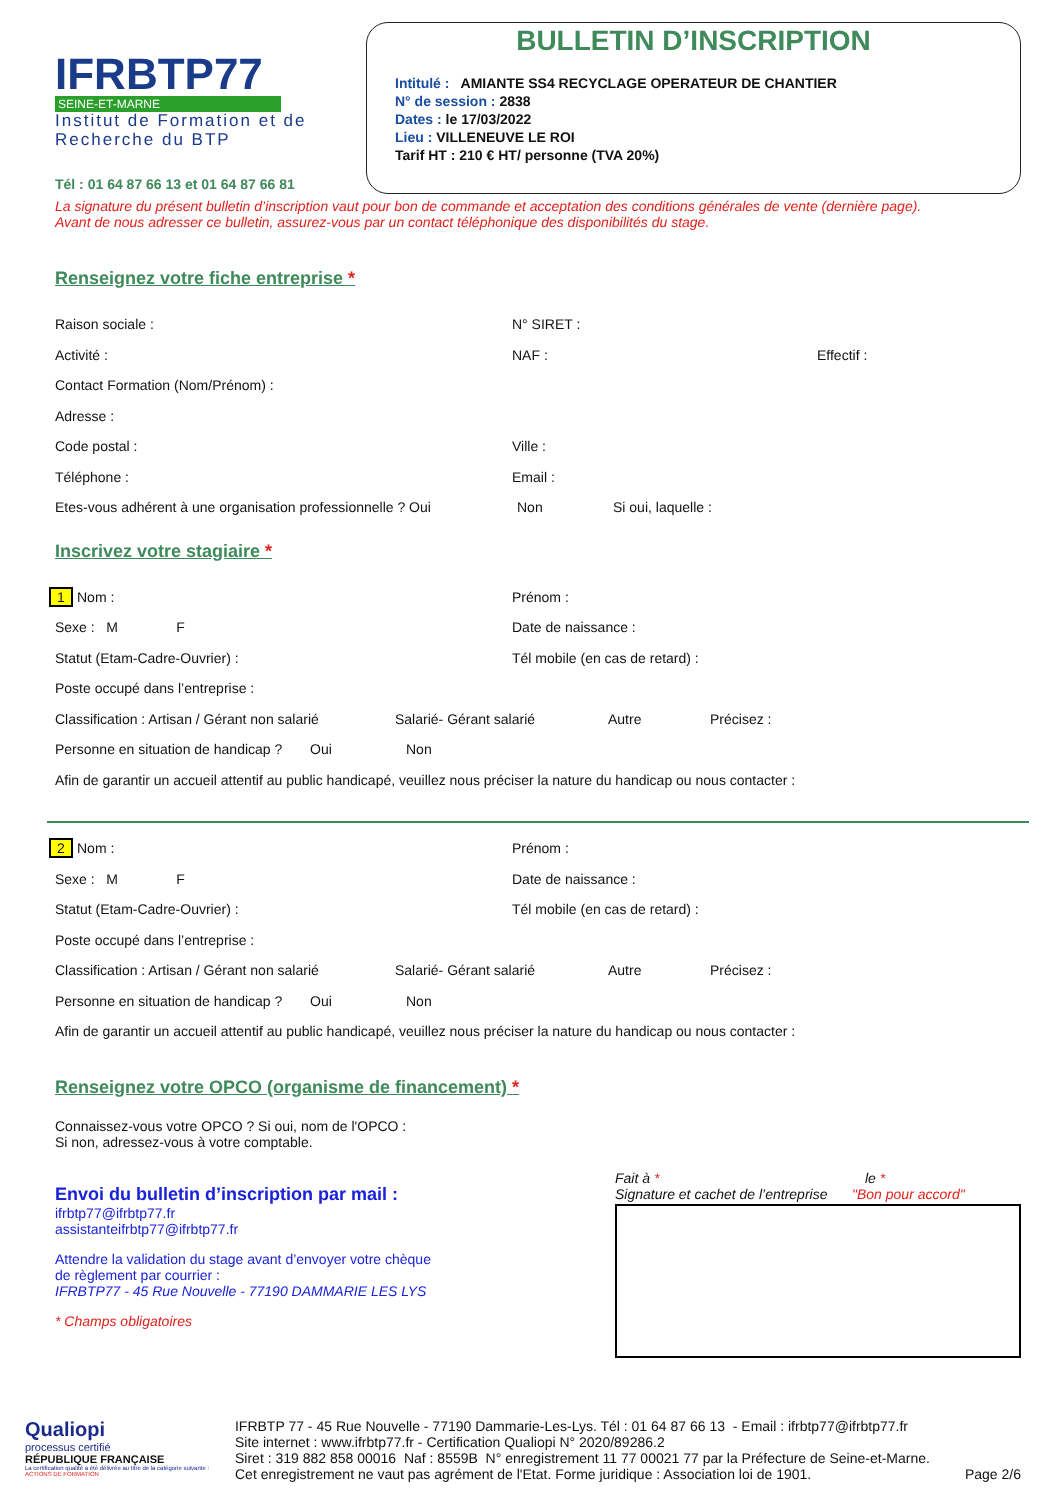IFRBTP77
SEINE-ET-MARNE
Institut de Formation et de Recherche du BTP
BULLETIN D’INSCRIPTION
Intitulé : AMIANTE SS4 RECYCLAGE OPERATEUR DE CHANTIER
N° de session : 2838
Dates : le 17/03/2022
Lieu : VILLENEUVE LE ROI
Tarif HT : 210 € HT/ personne (TVA 20%)
Tél : 01 64 87 66 13 et 01 64 87 66 81
La signature du présent bulletin d’inscription vaut pour bon de commande et acceptation des conditions générales de vente (dernière page).
Avant de nous adresser ce bulletin, assurez-vous par un contact téléphonique des disponibilités du stage.
Renseignez votre fiche entreprise *
Raison sociale : N° SIRET :
Activité : NAF : Effectif :
Contact Formation (Nom/Prénom) :
Adresse :
Code postal : Ville :
Téléphone : Email :
Etes-vous adhérent à une organisation professionnelle ? Oui
Non Si oui, laquelle :
Inscrivez votre stagiaire *
1 Nom : Prénom :
Sexe : M F Date de naissance :
Statut (Etam-Cadre-Ouvrier) :
Tél mobile (en cas de retard) :
Poste occupé dans l’entreprise :
Classification : Artisan / Gérant non salarié
Salarié- Gérant salarié Autre Précisez :
Personne en situation de handicap ?
Oui Non
Afin de garantir un accueil attentif au public handicapé, veuillez nous préciser la nature du handicap ou nous contacter :
2 Nom : Prénom :
Sexe : M F Date de naissance :
Statut (Etam-Cadre-Ouvrier) :
Tél mobile (en cas de retard) :
Poste occupé dans l’entreprise :
Classification : Artisan / Gérant non salarié
Salarié- Gérant salarié Autre Précisez :
Personne en situation de handicap ?
Oui Non
Afin de garantir un accueil attentif au public handicapé, veuillez nous préciser la nature du handicap ou nous contacter :
Renseignez votre OPCO (organisme de financement) *
Connaissez-vous votre OPCO ? Si oui, nom de l'OPCO :
Si non, adressez-vous à votre comptable.
Envoi du bulletin d’inscription par mail :
ifrbtp77@ifrbtp77.fr
assistanteifrbtp77@ifrbtp77.fr
Attendre la validation du stage avant d’envoyer votre chèque
de règlement par courrier :
IFRBTP77 - 45 Rue Nouvelle - 77190 DAMMARIE LES LYS
* Champs obligatoires
Fait à * le *
Signature et cachet de l’entreprise
"Bon pour accord"
Qualiopi
processus certifié
RÉPUBLIQUE FRANÇAISE
La certification qualité a été délivrée au titre de la catégorie suivante :
ACTIONS DE FORMATION
IFRBTP 77 - 45 Rue Nouvelle - 77190 Dammarie-Les-Lys. Tél : 01 64 87 66 13 - Email : ifrbtp77@ifrbtp77.fr
Site internet : www.ifrbtp77.fr - Certification Qualiopi N° 2020/89286.2
Siret : 319 882 858 00016 Naf : 8559B N° enregistrement 11 77 00021 77 par la Préfecture de Seine-et-Marne.
Cet enregistrement ne vaut pas agrément de l'Etat. Forme juridique : Association loi de 1901.
Page 2/6